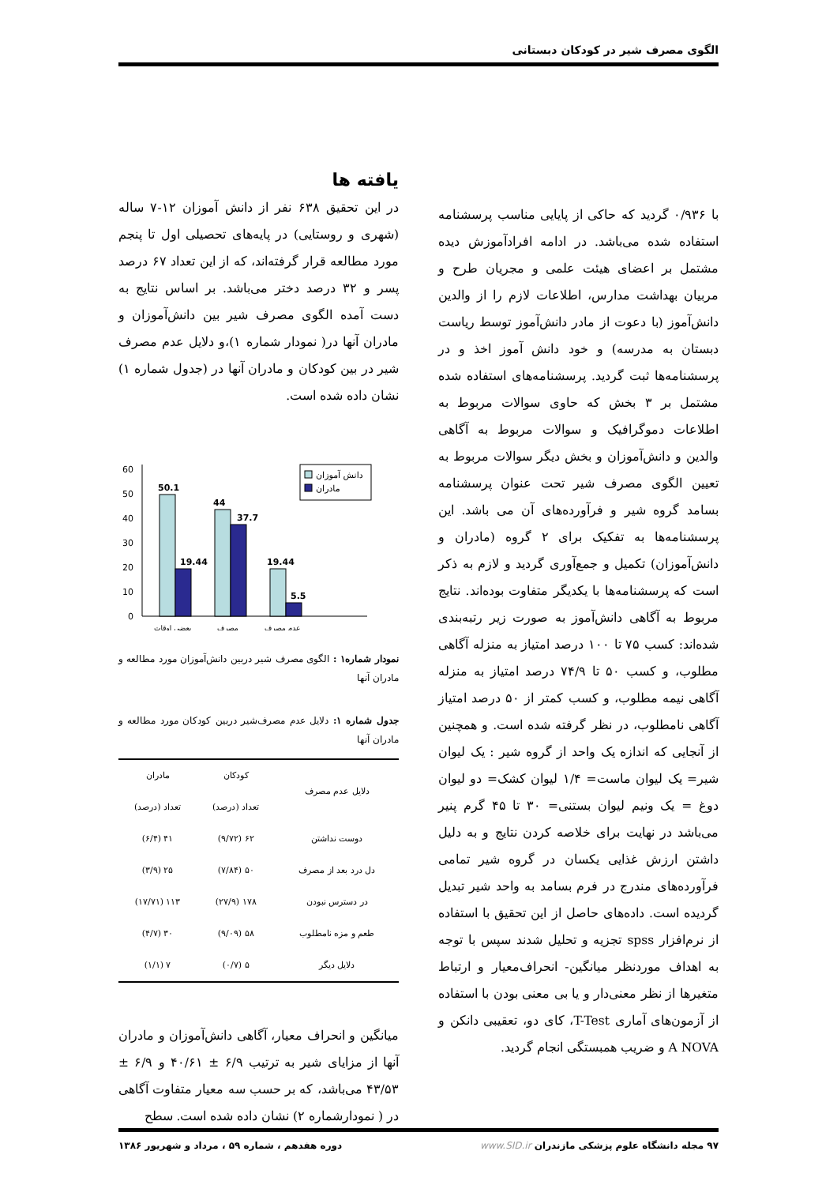الگوی مصرف شیر در کودکان دبستانی
با ۰/۹۳۶ گردید که حاکی از پایایی مناسب پرسشنامه استفاده شده می‌باشد. در ادامه افرادآموزش دیده مشتمل بر اعضای هیئت علمی و مجریان طرح و مربیان بهداشت مدارس، اطلاعات لازم را از والدین دانش‌آموز (با دعوت از مادر دانش‌آموز توسط ریاست دبستان به مدرسه) و خود دانش آموز اخذ و در پرسشنامه‌ها ثبت گردید. پرسشنامه‌های استفاده شده مشتمل بر ۳ بخش که حاوی سوالات مربوط به اطلاعات دموگرافیک و سوالات مربوط به آگاهی والدین و دانش‌آموزان و بخش دیگر سوالات مربوط به تعیین الگوی مصرف شیر تحت عنوان پرسشنامه بسامد گروه شیر و فرآورده‌های آن می باشد. این پرسشنامه‌ها به تفکیک برای ۲ گروه (مادران و دانش‌آموزان) تکمیل و جمع‌آوری گردید و لازم به ذکر است که پرسشنامه‌ها با یکدیگر متفاوت بوده‌اند. نتایج مربوط به آگاهی دانش‌آموز به صورت زیر رتبه‌بندی شده‌اند: کسب ۷۵ تا ۱۰۰ درصد امتیاز به منزله آگاهی مطلوب، و کسب ۵۰ تا ۷۴/۹ درصد امتیاز به منزله آگاهی نیمه مطلوب، و کسب کمتر از ۵۰ درصد امتیاز آگاهی نامطلوب، در نظر گرفته شده است. و همچنین از آنجایی که اندازه یک واحد از گروه شیر : یک لیوان شیر= یک لیوان ماست= ۱/۴ لیوان کشک= دو لیوان دوغ = یک ونیم لیوان بستنی= ۳۰ تا ۴۵ گرم پنیر می‌باشد در نهایت برای خلاصه کردن نتایج و به دلیل داشتن ارزش غذایی یکسان در گروه شیر تمامی فرآورده‌های مندرج در فرم بسامد به واحد شیر تبدیل گردیده است. داده‌های حاصل از این تحقیق با استفاده از نرم‌افزار spss تجزیه و تحلیل شدند سپس با توجه به اهداف موردنظر میانگین- انحراف‌معیار و ارتباط متغیرها از نظر معنی‌دار و یا بی معنی بودن با استفاده از آزمون‌های آماری T-Test، کای دو، تعقیبی دانکن و A NOVA و ضریب همبستگی انجام گردید.
یافته ها
در این تحقیق ۶۳۸ نفر از دانش آموزان ۱۲-۷ ساله (شهری و روستایی) در پایه‌های تحصیلی اول تا پنجم مورد مطالعه قرار گرفته‌اند، که از این تعداد ۶۷ درصد پسر و ۳۲ درصد دختر می‌باشد. بر اساس نتایج به دست آمده الگوی مصرف شیر بین دانش‌آموزان و مادران آنها در( نمودار شماره ۱)،و دلایل عدم مصرف شیر در بین کودکان و مادران آنها در (جدول شماره ۱) نشان داده شده است.
60
50
40
30
20
10
0
50.1
19.44
44
37.7
19.44
5.5
دانش آموزان
مادران
بعضی اوقات
مصرف
عدم مصرف
نمودار شماره۱ : الگوی مصرف شیر دربین دانش‌آموزان مورد مطالعه و مادران آنها
جدول شماره ۱: دلایل عدم مصرف‌شیر دربین کودکان مورد مطالعه و مادران آنها
| دلایل عدم مصرف | کودکان | مادران |
| --- | --- | --- |
| | تعداد (درصد) | تعداد (درصد) |
| دوست نداشتن | ۶۲ (۹/۷۲) | ۴۱ (۶/۴) |
| دل درد بعد از مصرف | ۵۰ (۷/۸۴) | ۲۵ (۳/۹) |
| در دسترس نبودن | ۱۷۸ (۲۷/۹) | ۱۱۳ (۱۷/۷۱) |
| طعم و مزه نامطلوب | ۵۸ (۹/۰۹) | ۳۰ (۴/۷) |
| دلایل دیگر | ۵ (۰/۷) | ۷ (۱/۱) |
میانگین و انحراف معیار، آگاهی دانش‌آموزان و مادران آنها از مزایای شیر به ترتیب ۶/۹ ± ۴۰/۶۱ و ۶/۹ ± ۴۳/۵۳ می‌باشد، که بر حسب سه معیار متفاوت آگاهی در ( نمودارشماره ۲) نشان داده شده است. سطح
۹۷ مجله دانشگاه علوم پزشکی مازندران www.SID.ir دوره هفدهم ، شماره ۵۹ ، مرداد و شهریور ۱۳۸۶